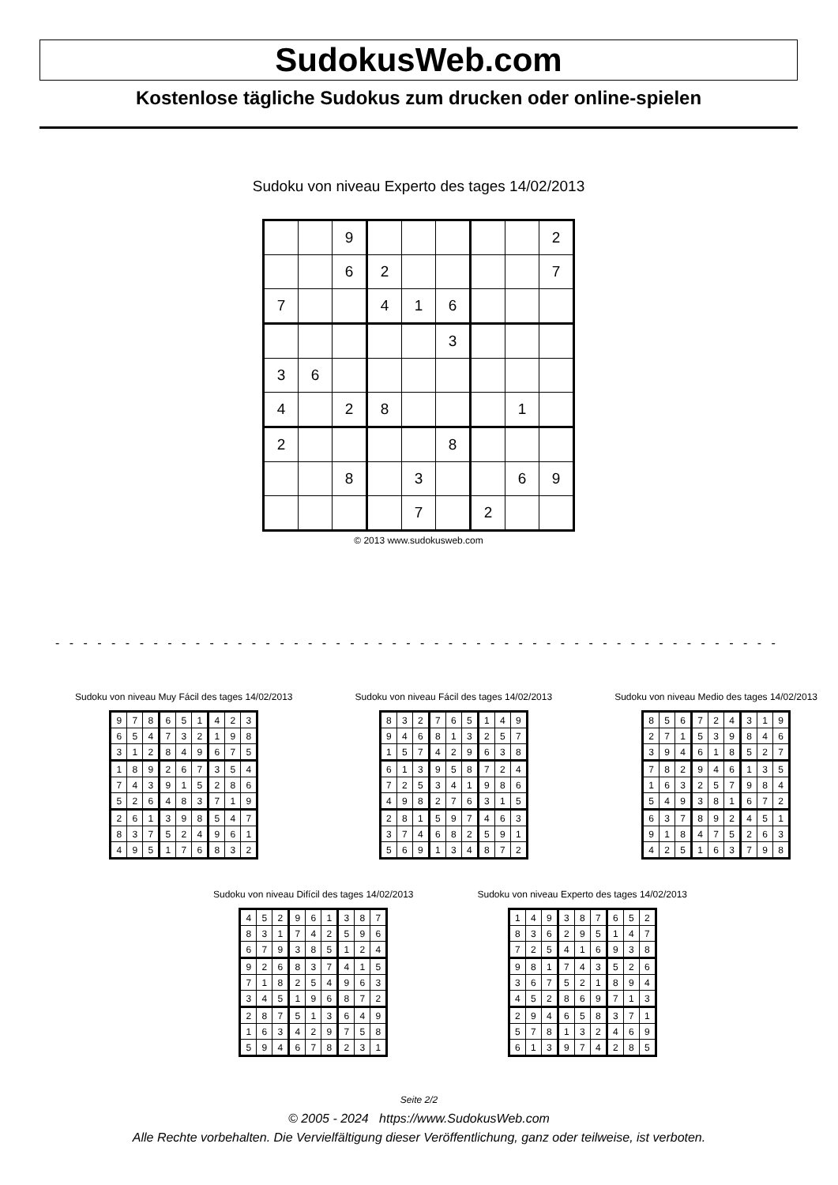SudokusWeb.com
Kostenlose tägliche Sudokus zum drucken oder online-spielen
Sudoku von niveau Experto des tages 14/02/2013
| | | 9 | | | | | | 2 |
| | | 6 | 2 | | | | | 7 |
| 7 | | | 4 | 1 | 6 | | | |
| | | | | | 3 | | | |
| 3 | 6 | | | | | | | |
| 4 | | 2 | 8 | | | | 1 | |
| 2 | | | | | 8 | | | |
| | | 8 | | 3 | | | 6 | 9 |
| | | | | 7 | | 2 | | |
© 2013 www.sudokusweb.com
- - - - - - - - - - - - - - - - - - - - - - - - - - - - - - - - - - - - - - - - - - - - - - - - - - - - - - - - - - - - - - - - - -
Sudoku von niveau Muy Fácil des tages 14/02/2013
| 9 | 7 | 8 | 6 | 5 | 1 | 4 | 2 | 3 |
| 6 | 5 | 4 | 7 | 3 | 2 | 1 | 9 | 8 |
| 3 | 1 | 2 | 8 | 4 | 9 | 6 | 7 | 5 |
| 1 | 8 | 9 | 2 | 6 | 7 | 3 | 5 | 4 |
| 7 | 4 | 3 | 9 | 1 | 5 | 2 | 8 | 6 |
| 5 | 2 | 6 | 4 | 8 | 3 | 7 | 1 | 9 |
| 2 | 6 | 1 | 3 | 9 | 8 | 5 | 4 | 7 |
| 8 | 3 | 7 | 5 | 2 | 4 | 9 | 6 | 1 |
| 4 | 9 | 5 | 1 | 7 | 6 | 8 | 3 | 2 |
Sudoku von niveau Fácil des tages 14/02/2013
| 8 | 3 | 2 | 7 | 6 | 5 | 1 | 4 | 9 |
| 9 | 4 | 6 | 8 | 1 | 3 | 2 | 5 | 7 |
| 1 | 5 | 7 | 4 | 2 | 9 | 6 | 3 | 8 |
| 6 | 1 | 3 | 9 | 5 | 8 | 7 | 2 | 4 |
| 7 | 2 | 5 | 3 | 4 | 1 | 9 | 8 | 6 |
| 4 | 9 | 8 | 2 | 7 | 6 | 3 | 1 | 5 |
| 2 | 8 | 1 | 5 | 9 | 7 | 4 | 6 | 3 |
| 3 | 7 | 4 | 6 | 8 | 2 | 5 | 9 | 1 |
| 5 | 6 | 9 | 1 | 3 | 4 | 8 | 7 | 2 |
Sudoku von niveau Medio des tages 14/02/2013
| 8 | 5 | 6 | 7 | 2 | 4 | 3 | 1 | 9 |
| 2 | 7 | 1 | 5 | 3 | 9 | 8 | 4 | 6 |
| 3 | 9 | 4 | 6 | 1 | 8 | 5 | 2 | 7 |
| 7 | 8 | 2 | 9 | 4 | 6 | 1 | 3 | 5 |
| 1 | 6 | 3 | 2 | 5 | 7 | 9 | 8 | 4 |
| 5 | 4 | 9 | 3 | 8 | 1 | 6 | 7 | 2 |
| 6 | 3 | 7 | 8 | 9 | 2 | 4 | 5 | 1 |
| 9 | 1 | 8 | 4 | 7 | 5 | 2 | 6 | 3 |
| 4 | 2 | 5 | 1 | 6 | 3 | 7 | 9 | 8 |
Sudoku von niveau Difícil des tages 14/02/2013
| 4 | 5 | 2 | 9 | 6 | 1 | 3 | 8 | 7 |
| 8 | 3 | 1 | 7 | 4 | 2 | 5 | 9 | 6 |
| 6 | 7 | 9 | 3 | 8 | 5 | 1 | 2 | 4 |
| 9 | 2 | 6 | 8 | 3 | 7 | 4 | 1 | 5 |
| 7 | 1 | 8 | 2 | 5 | 4 | 9 | 6 | 3 |
| 3 | 4 | 5 | 1 | 9 | 6 | 8 | 7 | 2 |
| 2 | 8 | 7 | 5 | 1 | 3 | 6 | 4 | 9 |
| 1 | 6 | 3 | 4 | 2 | 9 | 7 | 5 | 8 |
| 5 | 9 | 4 | 6 | 7 | 8 | 2 | 3 | 1 |
Sudoku von niveau Experto des tages 14/02/2013
| 1 | 4 | 9 | 3 | 8 | 7 | 6 | 5 | 2 |
| 8 | 3 | 6 | 2 | 9 | 5 | 1 | 4 | 7 |
| 7 | 2 | 5 | 4 | 1 | 6 | 9 | 3 | 8 |
| 9 | 8 | 1 | 7 | 4 | 3 | 5 | 2 | 6 |
| 3 | 6 | 7 | 5 | 2 | 1 | 8 | 9 | 4 |
| 4 | 5 | 2 | 8 | 6 | 9 | 7 | 1 | 3 |
| 2 | 9 | 4 | 6 | 5 | 8 | 3 | 7 | 1 |
| 5 | 7 | 8 | 1 | 3 | 2 | 4 | 6 | 9 |
| 6 | 1 | 3 | 9 | 7 | 4 | 2 | 8 | 5 |
Seite 2/2
© 2005 - 2024 https://www.SudokusWeb.com
Alle Rechte vorbehalten. Die Vervielfältigung dieser Veröffentlichung, ganz oder teilweise, ist verboten.